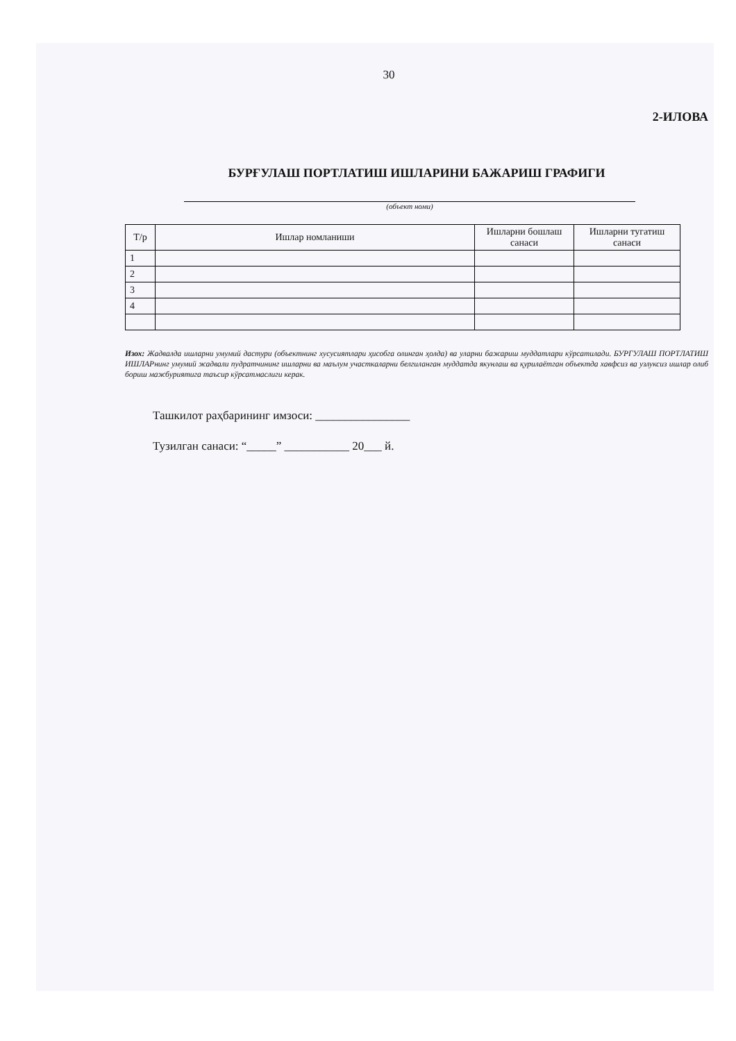30
2-ИЛОВА
БУРҒУЛАШ ПОРТЛАТИШ ИШЛАРИНИ БАЖАРИШ ГРАФИГИ
(объект номи)
| Т/р | Ишлар номланиши | Ишларни бошлаш санаси | Ишларни тугатиш санаси |
| --- | --- | --- | --- |
| 1 | | | |
| 2 | | | |
| 3 | | | |
| 4 | | | |
Изох: Жадвалда ишларни умумий дастури (объектнинг хусусиятлари ҳисобга олинган ҳолда) ва уларни бажариш муддатлари кўрсатилади. БУРГУЛАШ ПОРТЛАТИШ ИШЛАРнинг умумий жадвали пудратчининг ишларни ва маълум участкаларни белгиланган муддатда якунлаш ва қурилаётган объектда хавфсиз ва узлуксиз ишлар олиб бориш мажбуриятига таъсир кўрсатмаслиги керак.
Ташкилот раҳбарининг имзоси: ________________
Тузилган санаси: “_____” ___________ 20___ й.